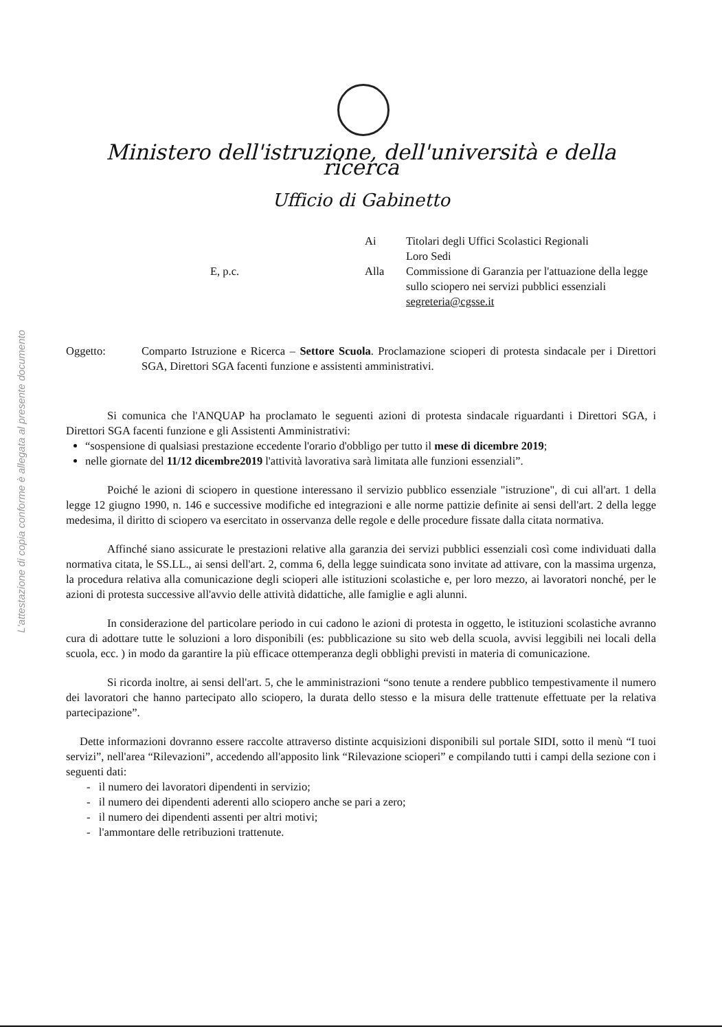L'attestazione di copia conforme è allegata al presente documento
Ministero dell'istruzione, dell'università e della ricerca
Ufficio di Gabinetto
Ai
Titolari degli Uffici Scolastici Regionali
Loro Sedi
E, p.c.
Alla
Commissione di Garanzia per l'attuazione della legge sullo sciopero nei servizi pubblici essenziali
segreteria@cgsse.it
Oggetto: Comparto Istruzione e Ricerca – Settore Scuola. Proclamazione scioperi di protesta sindacale per i Direttori SGA, Direttori SGA facenti funzione e assistenti amministrativi.
Si comunica che l'ANQUAP ha proclamato le seguenti azioni di protesta sindacale riguardanti i Direttori SGA, i Direttori SGA facenti funzione e gli Assistenti Amministrativi:
“sospensione di qualsiasi prestazione eccedente l'orario d'obbligo per tutto il mese di dicembre 2019;
nelle giornate del 11/12 dicembre2019 l'attività lavorativa sarà limitata alle funzioni essenziali”.
Poiché le azioni di sciopero in questione interessano il servizio pubblico essenziale "istruzione", di cui all'art. 1 della legge 12 giugno 1990, n. 146 e successive modifiche ed integrazioni e alle norme pattizie definite ai sensi dell'art. 2 della legge medesima, il diritto di sciopero va esercitato in osservanza delle regole e delle procedure fissate dalla citata normativa.
Affinché siano assicurate le prestazioni relative alla garanzia dei servizi pubblici essenziali così come individuati dalla normativa citata, le SS.LL., ai sensi dell'art. 2, comma 6, della legge suindicata sono invitate ad attivare, con la massima urgenza, la procedura relativa alla comunicazione degli scioperi alle istituzioni scolastiche e, per loro mezzo, ai lavoratori nonché, per le azioni di protesta successive all'avvio delle attività didattiche, alle famiglie e agli alunni.
In considerazione del particolare periodo in cui cadono le azioni di protesta in oggetto, le istituzioni scolastiche avranno cura di adottare tutte le soluzioni a loro disponibili (es: pubblicazione su sito web della scuola, avvisi leggibili nei locali della scuola, ecc. ) in modo da garantire la più efficace ottemperanza degli obblighi previsti in materia di comunicazione.
Si ricorda inoltre, ai sensi dell'art. 5, che le amministrazioni “sono tenute a rendere pubblico tempestivamente il numero dei lavoratori che hanno partecipato allo sciopero, la durata dello stesso e la misura delle trattenute effettuate per la relativa partecipazione”.
Dette informazioni dovranno essere raccolte attraverso distinte acquisizioni disponibili sul portale SIDI, sotto il menù “I tuoi servizi”, nell'area “Rilevazioni”, accedendo all'apposito link “Rilevazione scioperi” e compilando tutti i campi della sezione con i seguenti dati:
- il numero dei lavoratori dipendenti in servizio;
- il numero dei dipendenti aderenti allo sciopero anche se pari a zero;
- il numero dei dipendenti assenti per altri motivi;
- l'ammontare delle retribuzioni trattenute.